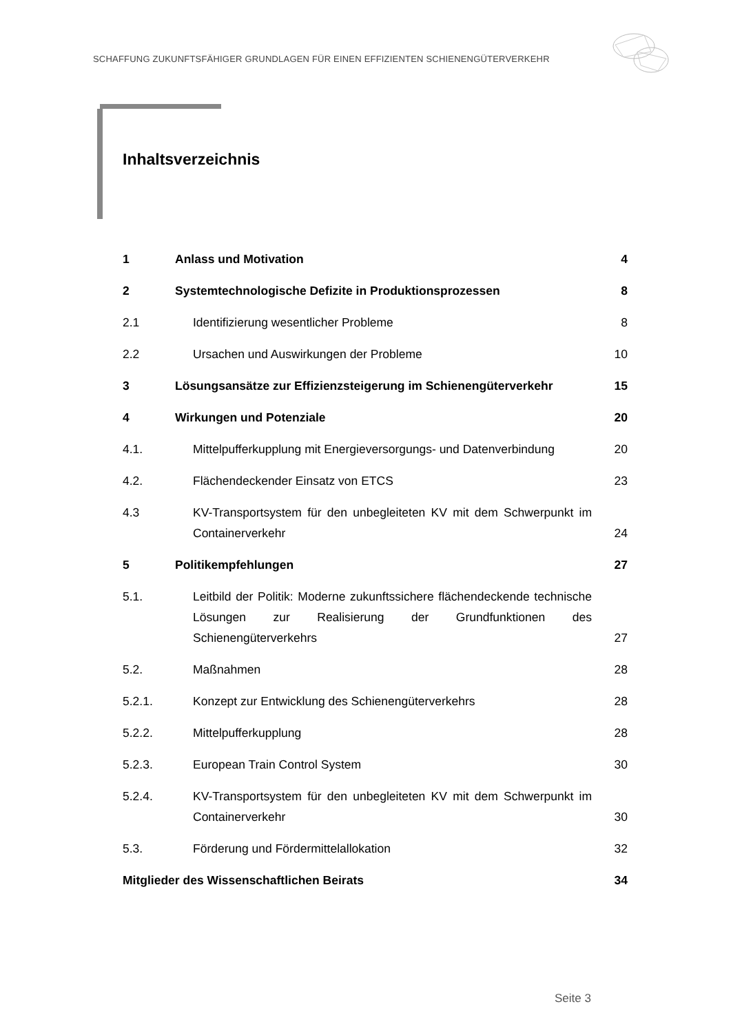SCHAFFUNG ZUKUNFTSFÄHIGER GRUNDLAGEN FÜR EINEN EFFIZIENTEN SCHIENENGÜTERVERKEHR
Inhaltsverzeichnis
| 1 | Anlass und Motivation | 4 |
| 2 | Systemtechnologische Defizite in Produktionsprozessen | 8 |
| 2.1 | Identifizierung wesentlicher Probleme | 8 |
| 2.2 | Ursachen und Auswirkungen der Probleme | 10 |
| 3 | Lösungsansätze zur Effizienzsteigerung im Schienengüterverkehr | 15 |
| 4 | Wirkungen und Potenziale | 20 |
| 4.1. | Mittelpufferkupplung mit Energieversorgungs- und Datenverbindung | 20 |
| 4.2. | Flächendeckender Einsatz von ETCS | 23 |
| 4.3 | KV-Transportsystem für den unbegleiteten KV mit dem Schwerpunkt im Containerverkehr | 24 |
| 5 | Politikempfehlungen | 27 |
| 5.1. | Leitbild der Politik: Moderne zukunftssichere flächendeckende technische Lösungen zur Realisierung der Grundfunktionen des Schienengüterverkehrs | 27 |
| 5.2. | Maßnahmen | 28 |
| 5.2.1. | Konzept zur Entwicklung des Schienengüterverkehrs | 28 |
| 5.2.2. | Mittelpufferkupplung | 28 |
| 5.2.3. | European Train Control System | 30 |
| 5.2.4. | KV-Transportsystem für den unbegleiteten KV mit dem Schwerpunkt im Containerverkehr | 30 |
| 5.3. | Förderung und Fördermittelallokation | 32 |
| Mitglieder des Wissenschaftlichen Beirats | | 34 |
Seite 3